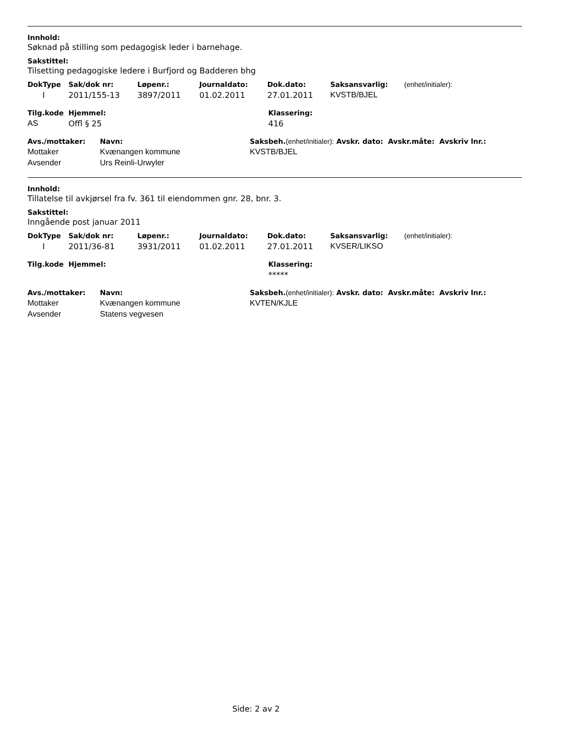Innhold:
Søknad på stilling som pedagogisk leder i barnehage.
Sakstittel:
Tilsetting pedagogiske ledere i Burfjord og Badderen bhg
| DokType | Sak/dok nr: | Løpenr.: | Journaldato: | Dok.dato: | Saksansvarlig: | (enhet/initialer): |
| --- | --- | --- | --- | --- | --- | --- |
| I | 2011/155-13 | 3897/2011 | 01.02.2011 | 27.01.2011 | KVSTB/BJEL | |
| Tilg.kode | Hjemmel: | Klassering: |
| --- | --- | --- |
| AS | Offl § 25 | 416 |
| Avs./mottaker: | Navn: | Saksbeh. (enhet/initialer): Avskr. dato: Avskr.måte: Avskriv lnr.: |
| --- | --- | --- |
| Mottaker | Kvænangen kommune | KVSTB/BJEL |
| Avsender | Urs Reinli-Urwyler | |
Innhold:
Tillatelse til avkjørsel fra fv. 361 til eiendommen gnr. 28, bnr. 3.
Sakstittel:
Inngående post januar 2011
| DokType | Sak/dok nr: | Løpenr.: | Journaldato: | Dok.dato: | Saksansvarlig: | (enhet/initialer): |
| --- | --- | --- | --- | --- | --- | --- |
| I | 2011/36-81 | 3931/2011 | 01.02.2011 | 27.01.2011 | KVSER/LIKSO | |
| Tilg.kode | Hjemmel: | Klassering: |
| --- | --- | --- |
| | | ***** |
| Avs./mottaker: | Navn: | Saksbeh. (enhet/initialer): Avskr. dato: Avskr.måte: Avskriv lnr.: |
| --- | --- | --- |
| Mottaker | Kvænangen kommune | KVTEN/KJLE |
| Avsender | Statens vegvesen | |
Side: 2 av 2